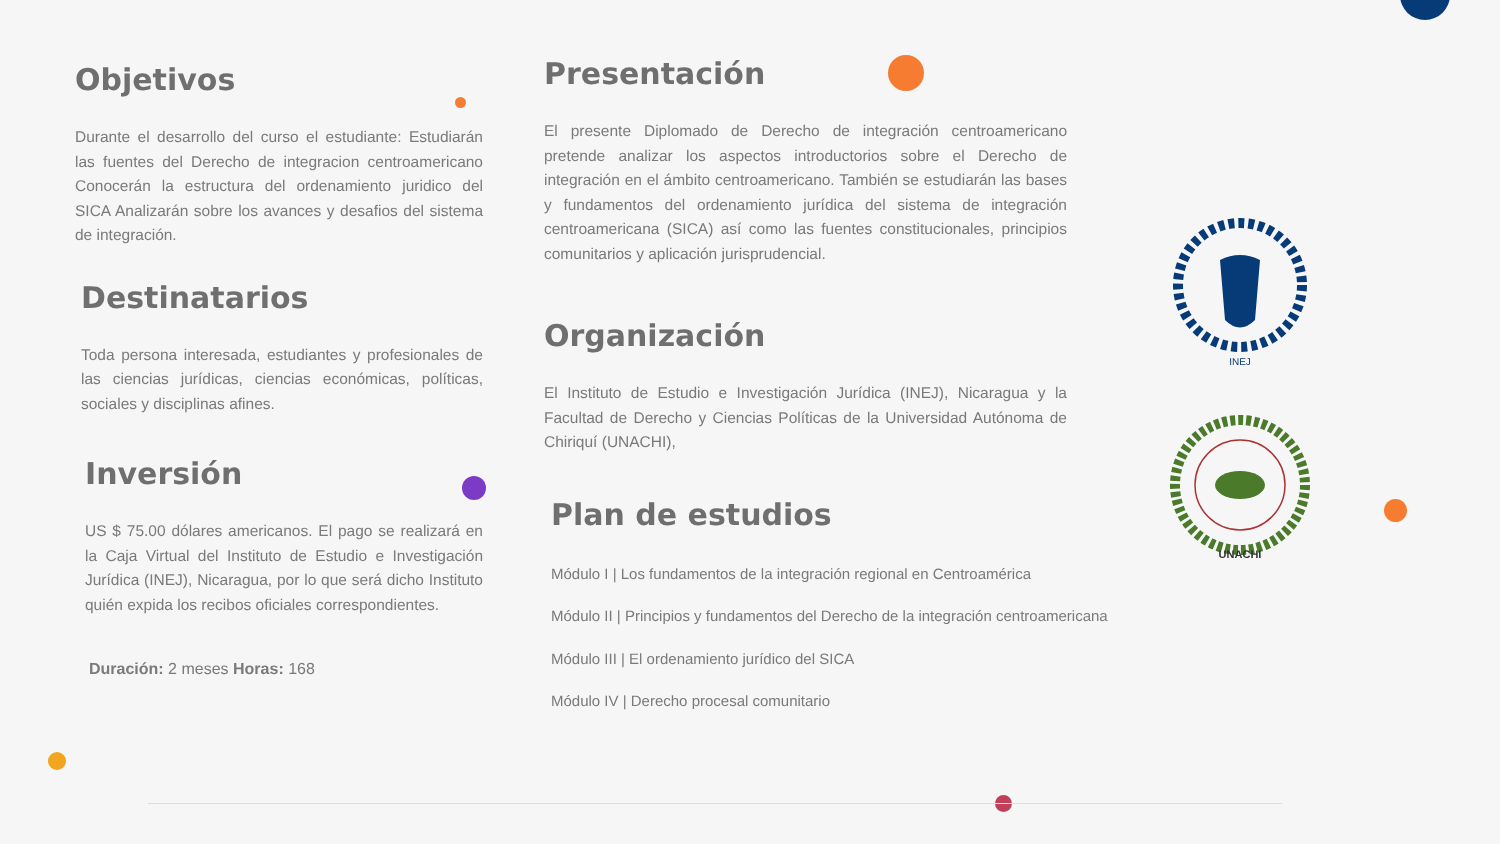Objetivos
Durante el desarrollo del curso el estudiante: Estudiarán las fuentes del Derecho de integracion centroamericano Conocerán la estructura del ordenamiento juridico del SICA Analizarán sobre los avances y desafios del sistema de integración.
Destinatarios
Toda persona interesada, estudiantes y profesionales de las ciencias jurídicas, ciencias económicas, políticas, sociales y disciplinas afines.
Inversión
US $ 75.00 dólares americanos. El pago se realizará en la Caja Virtual del Instituto de Estudio e Investigación Jurídica (INEJ), Nicaragua, por lo que será dicho Instituto quién expida los recibos oficiales correspondientes.
Duración: 2 meses Horas: 168
Presentación
El presente Diplomado de Derecho de integración centroamericano pretende analizar los aspectos introductorios sobre el Derecho de integración en el ámbito centroamericano. También se estudiarán las bases y fundamentos del ordenamiento jurídica del sistema de integración centroamericana (SICA) así como las fuentes constitucionales, principios comunitarios y aplicación jurisprudencial.
Organización
El Instituto de Estudio e Investigación Jurídica (INEJ), Nicaragua y la Facultad de Derecho y Ciencias Políticas de la Universidad Autónoma de Chiriquí (UNACHI),
Plan de estudios
Módulo I | Los fundamentos de la integración regional en Centroamérica
Módulo II | Principios y fundamentos del Derecho de la integración centroamericana
Módulo III | El ordenamiento jurídico del SICA
Módulo IV | Derecho procesal comunitario
INEJ
UNACHI